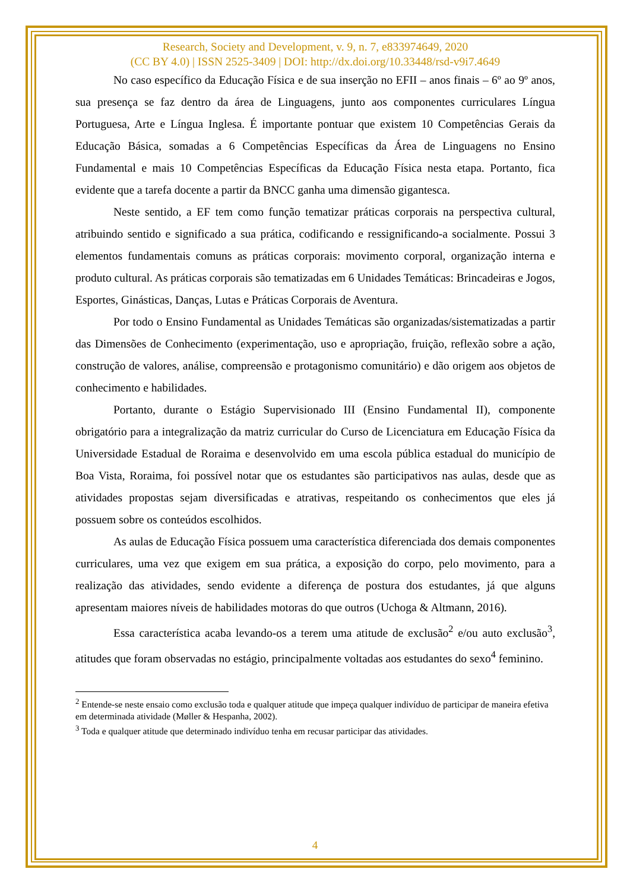Research, Society and Development, v. 9, n. 7, e833974649, 2020
(CC BY 4.0) | ISSN 2525-3409 | DOI: http://dx.doi.org/10.33448/rsd-v9i7.4649
No caso específico da Educação Física e de sua inserção no EFII – anos finais – 6º ao 9º anos, sua presença se faz dentro da área de Linguagens, junto aos componentes curriculares Língua Portuguesa, Arte e Língua Inglesa. É importante pontuar que existem 10 Competências Gerais da Educação Básica, somadas a 6 Competências Específicas da Área de Linguagens no Ensino Fundamental e mais 10 Competências Específicas da Educação Física nesta etapa. Portanto, fica evidente que a tarefa docente a partir da BNCC ganha uma dimensão gigantesca.
Neste sentido, a EF tem como função tematizar práticas corporais na perspectiva cultural, atribuindo sentido e significado a sua prática, codificando e ressignificando-a socialmente. Possui 3 elementos fundamentais comuns as práticas corporais: movimento corporal, organização interna e produto cultural. As práticas corporais são tematizadas em 6 Unidades Temáticas: Brincadeiras e Jogos, Esportes, Ginásticas, Danças, Lutas e Práticas Corporais de Aventura.
Por todo o Ensino Fundamental as Unidades Temáticas são organizadas/sistematizadas a partir das Dimensões de Conhecimento (experimentação, uso e apropriação, fruição, reflexão sobre a ação, construção de valores, análise, compreensão e protagonismo comunitário) e dão origem aos objetos de conhecimento e habilidades.
Portanto, durante o Estágio Supervisionado III (Ensino Fundamental II), componente obrigatório para a integralização da matriz curricular do Curso de Licenciatura em Educação Física da Universidade Estadual de Roraima e desenvolvido em uma escola pública estadual do município de Boa Vista, Roraima, foi possível notar que os estudantes são participativos nas aulas, desde que as atividades propostas sejam diversificadas e atrativas, respeitando os conhecimentos que eles já possuem sobre os conteúdos escolhidos.
As aulas de Educação Física possuem uma característica diferenciada dos demais componentes curriculares, uma vez que exigem em sua prática, a exposição do corpo, pelo movimento, para a realização das atividades, sendo evidente a diferença de postura dos estudantes, já que alguns apresentam maiores níveis de habilidades motoras do que outros (Uchoga & Altmann, 2016).
Essa característica acaba levando-os a terem uma atitude de exclusão<sup>2</sup> e/ou auto exclusão<sup>3</sup>, atitudes que foram observadas no estágio, principalmente voltadas aos estudantes do sexo<sup>4</sup> feminino.
<sup>2</sup> Entende-se neste ensaio como exclusão toda e qualquer atitude que impeça qualquer indivíduo de participar de maneira efetiva em determinada atividade (Møller & Hespanha, 2002).
<sup>3</sup> Toda e qualquer atitude que determinado indivíduo tenha em recusar participar das atividades.
4